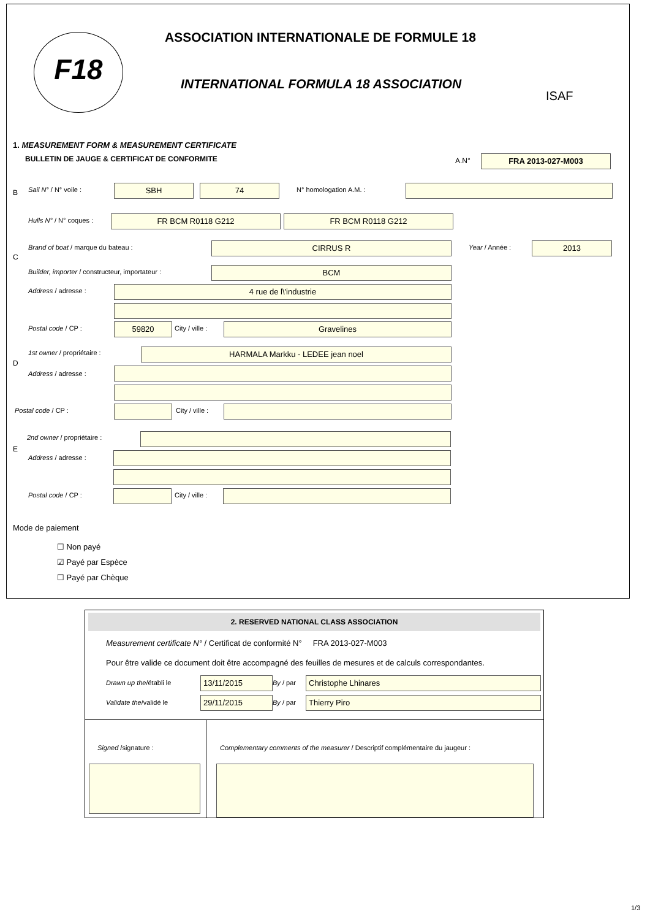F18 ASSOCIATION INTERNATIONALE DE FORMULE 18
INTERNATIONAL FORMULA 18 ASSOCIATION
ISAF
1. MEASUREMENT FORM & MEASUREMENT CERTIFICATE
BULLETIN DE JAUGE & CERTIFICAT DE CONFORMITE A.N° FRA 2013-027-M003
B Sail N° / N° voile : SBH 74 N° homologation A.M. :
Hulls N° / N° coques : FR BCM R0118 G212 FR BCM R0118 G212
C
Brand of boat / marque du bateau : CIRRUS R Year / Année : 2013
Builder, importer / constructeur, importateur : BCM
Address / adresse : 4 rue de l\'industrie
Postal code / CP : 59820 City / ville : Gravelines
D
1st owner / propriétaire : HARMALA Markku - LEDEE jean noel
Address / adresse :
Postal code / CP : City / ville :
E
2nd owner / propriétaire :
Address / adresse :
Postal code / CP : City / ville :
Mode de paiement
☐ Non payé
☑ Payé par Espèce
☐ Payé par Chèque
2. RESERVED NATIONAL CLASS ASSOCIATION
Measurement certificate N° / Certificat de conformité N° FRA 2013-027-M003
Pour être valide ce document doit être accompagné des feuilles de mesures et de calculs correspondantes.
Drawn up the/établi le 13/11/2015 By / par Christophe Lhinares
Validate the/validé le 29/11/2015 By / par Thierry Piro
Signed /signature : Complementary comments of the measurer / Descriptif complémentaire du jaugeur :
1/3